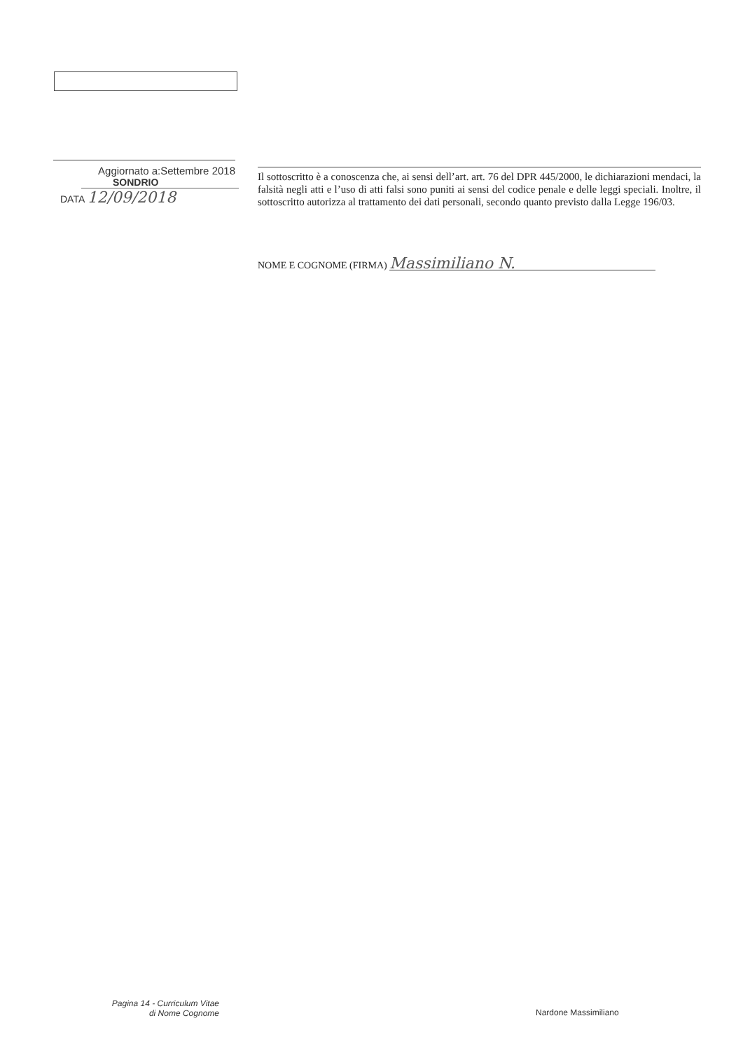Aggiornato a:Settembre 2018
SONDRIO
DATA 12/09/2018
Il sottoscritto è a conoscenza che, ai sensi dell’art. art. 76 del DPR 445/2000, le dichiarazioni mendaci, la falsità negli atti e l’uso di atti falsi sono puniti ai sensi del codice penale e delle leggi speciali. Inoltre, il sottoscritto autorizza al trattamento dei dati personali, secondo quanto previsto dalla Legge 196/03.
NOME E COGNOME (FIRMA) Massimiliano N.
Pagina 14 - Curriculum Vitae di Nome Cognome
Nardone Massimiliano